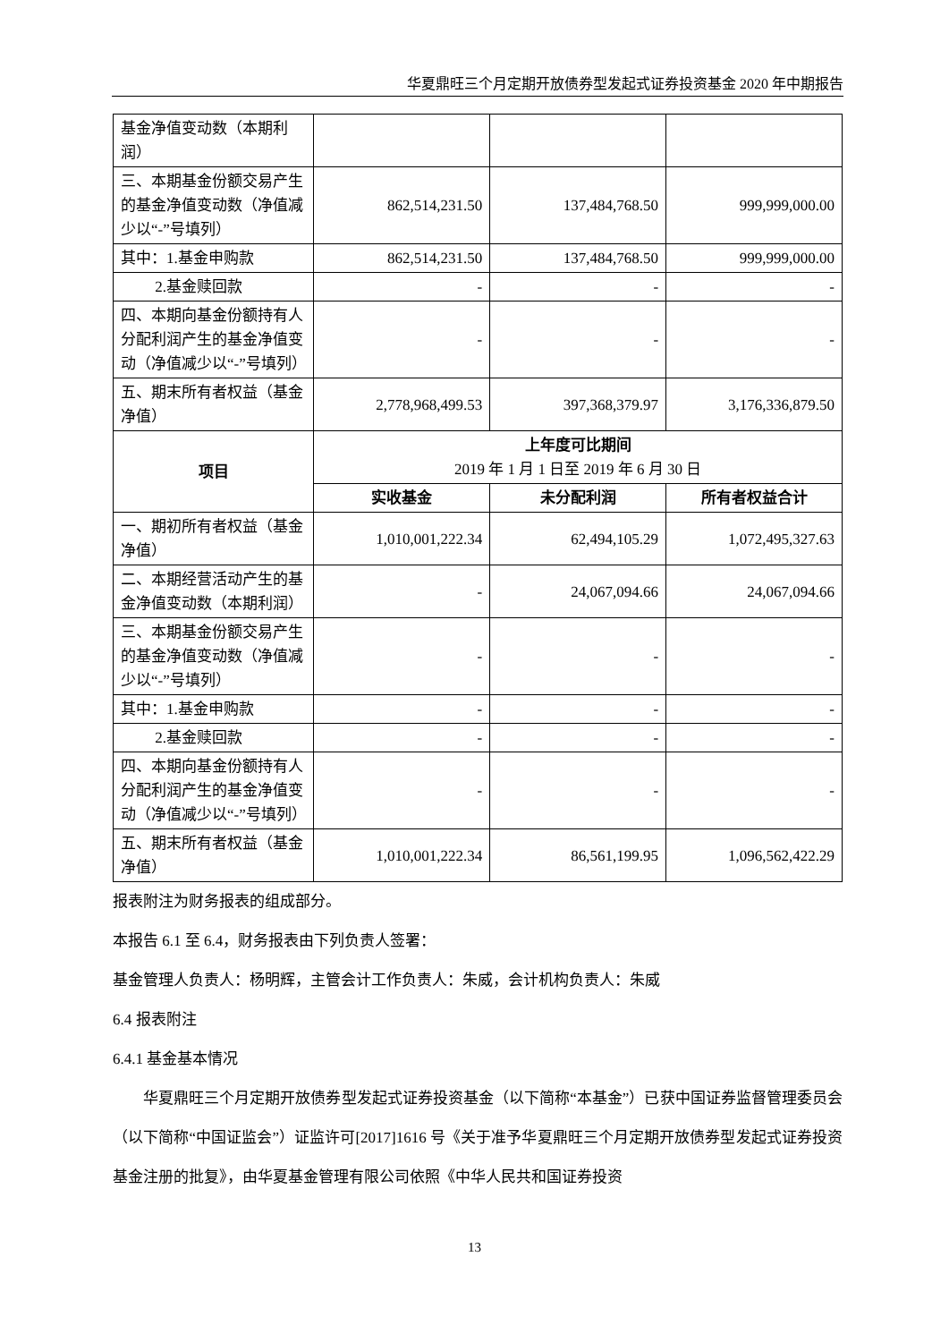华夏鼎旺三个月定期开放债券型发起式证券投资基金 2020 年中期报告
| 基金净值变动数（本期利润） | | | |
| 三、本期基金份额交易产生的基金净值变动数（净值减少以“-”号填列） | 862,514,231.50 | 137,484,768.50 | 999,999,000.00 |
| 其中：1.基金申购款 | 862,514,231.50 | 137,484,768.50 | 999,999,000.00 |
| 2.基金赎回款 | - | - | - |
| 四、本期向基金份额持有人分配利润产生的基金净值变动（净值减少以“-”号填列） | - | - | - |
| 五、期末所有者权益（基金净值） | 2,778,968,499.53 | 397,368,379.97 | 3,176,336,879.50 |
| 项目 | 上年度可比期间 2019 年 1 月 1 日至 2019 年 6 月 30 日 | | |
| | 实收基金 | 未分配利润 | 所有者权益合计 |
| 一、期初所有者权益（基金净值） | 1,010,001,222.34 | 62,494,105.29 | 1,072,495,327.63 |
| 二、本期经营活动产生的基金净值变动数（本期利润） | - | 24,067,094.66 | 24,067,094.66 |
| 三、本期基金份额交易产生的基金净值变动数（净值减少以“-”号填列） | - | - | - |
| 其中：1.基金申购款 | - | - | - |
| 2.基金赎回款 | - | - | - |
| 四、本期向基金份额持有人分配利润产生的基金净值变动（净值减少以“-”号填列） | - | - | - |
| 五、期末所有者权益（基金净值） | 1,010,001,222.34 | 86,561,199.95 | 1,096,562,422.29 |
报表附注为财务报表的组成部分。
本报告 6.1 至 6.4，财务报表由下列负责人签署：
基金管理人负责人：杨明辉，主管会计工作负责人：朱威，会计机构负责人：朱威
6.4 报表附注
6.4.1 基金基本情况
华夏鼎旺三个月定期开放债券型发起式证券投资基金（以下简称“本基金”）已获中国证券监督管理委员会（以下简称“中国证监会”）证监许可[2017]1616 号《关于准予华夏鼎旺三个月定期开放债券型发起式证券投资基金注册的批复》，由华夏基金管理有限公司依照《中华人民共和国证券投资
13